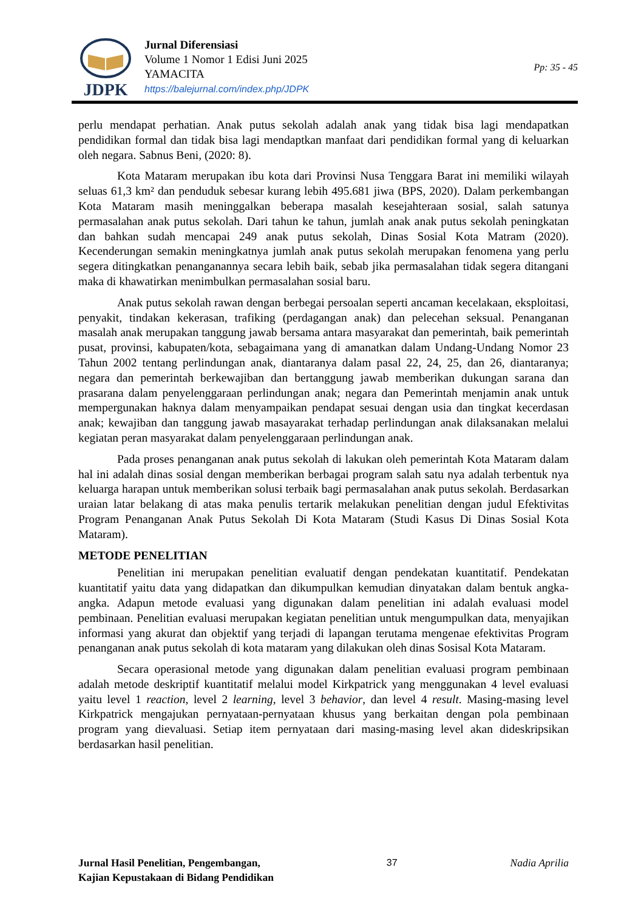JDPK
Jurnal Diferensiasi
Volume 1 Nomor 1 Edisi Juni 2025
YAMACITA
https://balejurnal.com/index.php/JDPK
Pp: 35 - 45
perlu mendapat perhatian. Anak putus sekolah adalah anak yang tidak bisa lagi mendapatkan pendidikan formal dan tidak bisa lagi mendaptkan manfaat dari pendidikan formal yang di keluarkan oleh negara. Sabnus Beni, (2020: 8).
Kota Mataram merupakan ibu kota dari Provinsi Nusa Tenggara Barat ini memiliki wilayah seluas 61,3 km² dan penduduk sebesar kurang lebih 495.681 jiwa (BPS, 2020). Dalam perkembangan Kota Mataram masih meninggalkan beberapa masalah kesejahteraan sosial, salah satunya permasalahan anak putus sekolah. Dari tahun ke tahun, jumlah anak anak putus sekolah peningkatan dan bahkan sudah mencapai 249 anak putus sekolah, Dinas Sosial Kota Matram (2020). Kecenderungan semakin meningkatnya jumlah anak putus sekolah merupakan fenomena yang perlu segera ditingkatkan penanganannya secara lebih baik, sebab jika permasalahan tidak segera ditangani maka di khawatirkan menimbulkan permasalahan sosial baru.
Anak putus sekolah rawan dengan berbegai persoalan seperti ancaman kecelakaan, eksploitasi, penyakit, tindakan kekerasan, trafiking (perdagangan anak) dan pelecehan seksual. Penanganan masalah anak merupakan tanggung jawab bersama antara masyarakat dan pemerintah, baik pemerintah pusat, provinsi, kabupaten/kota, sebagaimana yang di amanatkan dalam Undang-Undang Nomor 23 Tahun 2002 tentang perlindungan anak, diantaranya dalam pasal 22, 24, 25, dan 26, diantaranya; negara dan pemerintah berkewajiban dan bertanggung jawab memberikan dukungan sarana dan prasarana dalam penyelenggaraan perlindungan anak; negara dan Pemerintah menjamin anak untuk mempergunakan haknya dalam menyampaikan pendapat sesuai dengan usia dan tingkat kecerdasan anak; kewajiban dan tanggung jawab masayarakat terhadap perlindungan anak dilaksanakan melalui kegiatan peran masyarakat dalam penyelenggaraan perlindungan anak.
Pada proses penanganan anak putus sekolah di lakukan oleh pemerintah Kota Mataram dalam hal ini adalah dinas sosial dengan memberikan berbagai program salah satu nya adalah terbentuk nya keluarga harapan untuk memberikan solusi terbaik bagi permasalahan anak putus sekolah. Berdasarkan uraian latar belakang di atas maka penulis tertarik melakukan penelitian dengan judul Efektivitas Program Penanganan Anak Putus Sekolah Di Kota Mataram (Studi Kasus Di Dinas Sosial Kota Mataram).
METODE PENELITIAN
Penelitian ini merupakan penelitian evaluatif dengan pendekatan kuantitatif. Pendekatan kuantitatif yaitu data yang didapatkan dan dikumpulkan kemudian dinyatakan dalam bentuk angka-angka. Adapun metode evaluasi yang digunakan dalam penelitian ini adalah evaluasi model pembinaan. Penelitian evaluasi merupakan kegiatan penelitian untuk mengumpulkan data, menyajikan informasi yang akurat dan objektif yang terjadi di lapangan terutama mengenae efektivitas Program penanganan anak putus sekolah di kota mataram yang dilakukan oleh dinas Sosisal Kota Mataram.
Secara operasional metode yang digunakan dalam penelitian evaluasi program pembinaan adalah metode deskriptif kuantitatif melalui model Kirkpatrick yang menggunakan 4 level evaluasi yaitu level 1 reaction, level 2 learning, level 3 behavior, dan level 4 result. Masing-masing level Kirkpatrick mengajukan pernyataan-pernyataan khusus yang berkaitan dengan pola pembinaan program yang dievaluasi. Setiap item pernyataan dari masing-masing level akan dideskripsikan berdasarkan hasil penelitian.
Jurnal Hasil Penelitian, Pengembangan,
Kajian Kepustakaan di Bidang Pendidikan
37 Nadia Aprilia